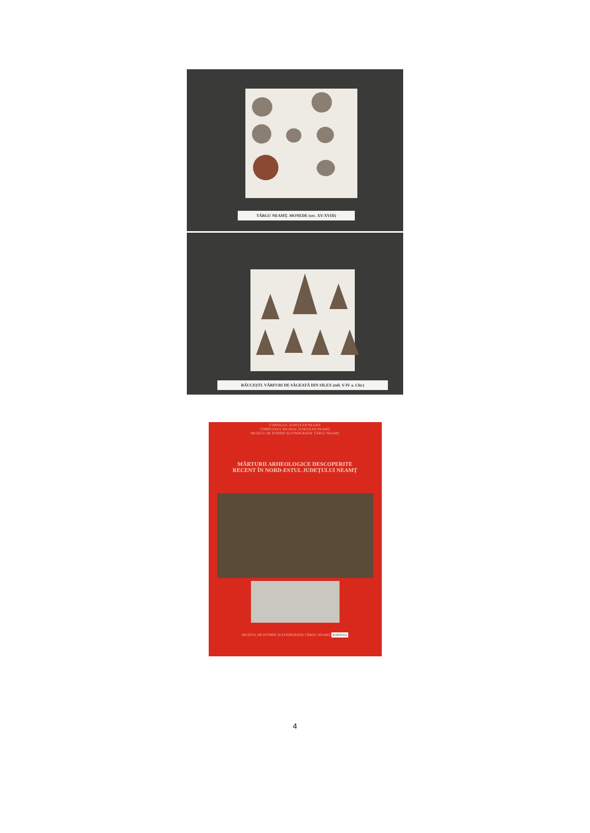TÂRGU NEAMȚ. MONEDE (sec. XV-XVIII)
RĂUCEȘTI. VÂRFURI DE SĂGEATĂ DIN SILEX (mil. V-IV a. Chr.)
CONSILIUL JUDEȚEAN NEAMȚ
COMPLEXUL MUZEAL JUDEȚEAN NEAMȚ
MUZEUL DE ISTORIE ȘI ETNOGRAFIE TÂRGU NEAMȚ
MĂRTURII ARHEOLOGICE DESCOPERITE
RECENT ÎN NORD-ESTUL JUDEȚULUI NEAMȚ
MUZEUL DE ISTORIE ȘI ETNOGRAFIE TÂRGU NEAMȚ ROMÂNIA
4